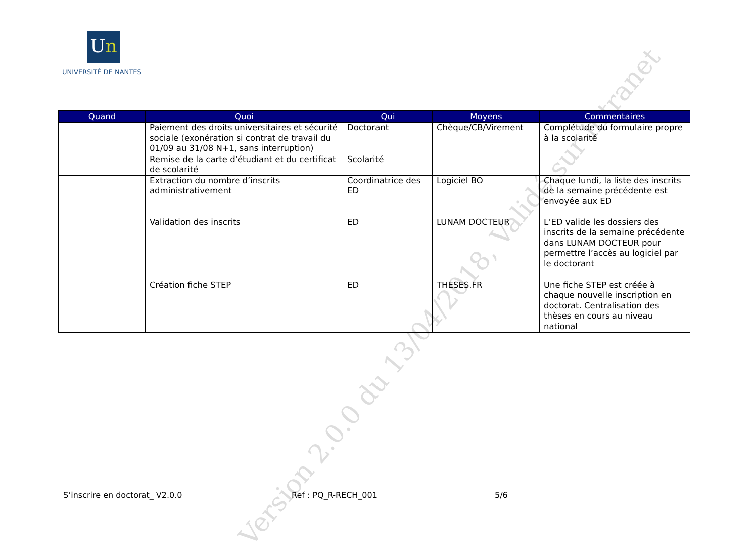Version 2.0.0 du 13/04/2018, Validé sur intranet
Un
UNIVERSITÉ DE NANTES
| Quand | Quoi | Qui | Moyens | Commentaires |
| --- | --- | --- | --- | --- |
| | Paiement des droits universitaires et sécurité sociale (exonération si contrat de travail du 01/09 au 31/08 N+1, sans interruption) | Doctorant | Chèque/CB/Virement | Complétude du formulaire propre à la scolarité |
| | Remise de la carte d’étudiant et du certificat de scolarité | Scolarité | | |
| | Extraction du nombre d’inscrits administrativement | Coordinatrice des ED | Logiciel BO | Chaque lundi, la liste des inscrits de la semaine précédente est envoyée aux ED |
| | Validation des inscrits | ED | LUNAM DOCTEUR | L’ED valide les dossiers des inscrits de la semaine précédente dans LUNAM DOCTEUR pour permettre l’accès au logiciel par le doctorant |
| | Création fiche STEP | ED | THESES.FR | Une fiche STEP est créée à chaque nouvelle inscription en doctorat. Centralisation des thèses en cours au niveau national |
S’inscrire en doctorat_ V2.0.0 Ref : PQ_R-RECH_001 5/6